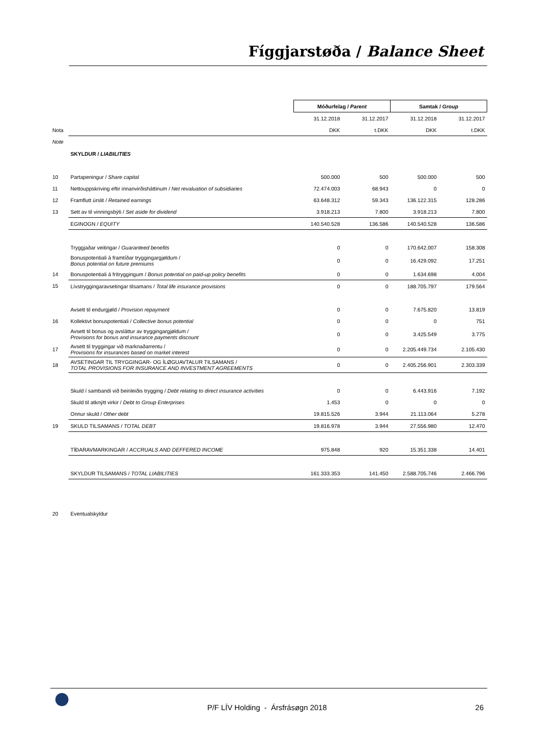Fíggjarstøða / Balance Sheet
| | | Móðurfelag / Parent | | Samtak / Group | |
| | | 31.12.2018 | 31.12.2017 | 31.12.2018 | 31.12.2017 |
| Nota | | DKK | t.DKK | DKK | t.DKK |
| Note | | | | | |
| | SKYLDUR / LIABILITIES | | | | |
| 10 | Partapeningur / Share capital | 500.000 | 500 | 500.000 | 500 |
| 11 | Nettouppskriving eftir innanvirðisháttinum / Net revaluation of subsidiaries | 72.474.003 | 68.943 | 0 | 0 |
| 12 | Framflutt úrslit / Retained earnings | 63.648.312 | 59.343 | 136.122.315 | 128.286 |
| 13 | Sett av til vinningsbýti / Set aside for dividend | 3.918.213 | 7.800 | 3.918.213 | 7.800 |
| | EGINOGN / EQUITY | 140.540.528 | 136.586 | 140.540.528 | 136.586 |
| | Tryggjaðar veitingar / Guaranteed benefits | 0 | 0 | 170.642.007 | 158.308 |
| | Bonuspotentiali á framtíðar tryggingargjøldum / Bonus potential on future premiums | 0 | 0 | 16.429.092 | 17.251 |
| 14 | Bonuspotentiali á frítryggingum / Bonus potential on paid-up policy benefits | 0 | 0 | 1.634.698 | 4.004 |
| 15 | Lívstryggingaravsetingar tilsamans / Total life insurance provisions | 0 | 0 | 188.705.797 | 179.564 |
| | Avsett til endurgjøld / Provision repayment | 0 | 0 | 7.675.820 | 13.819 |
| 16 | Kollektivt bonuspotentiali / Collective bonus potential | 0 | 0 | 0 | 751 |
| | Avsett til bonus og avsláttur av tryggingargjøldum / Provisions for bonus and insurance payments discount | 0 | 0 | 3.425.549 | 3.775 |
| 17 | Avsett til tryggingar við marknaðarrentu / Provisions for insurances based on market interest | 0 | 0 | 2.205.449.734 | 2.105.430 |
| 18 | AVSETINGAR TIL TRYGGINGAR- OG ÍLØGUAVTALUR TILSAMANS / TOTAL PROVISIONS FOR INSURANCE AND INVESTMENT AGREEMENTS | 0 | 0 | 2.405.256.901 | 2.303.339 |
| | Skuld í sambandi við beinleiðis trygging / Debt relating to direct insurance activities | 0 | 0 | 6.443.916 | 7.192 |
| | Skuld til atknýtt virkir / Debt to Group Enterprises | 1.453 | 0 | 0 | 0 |
| | Onnur skuld / Other debt | 19.815.526 | 3.944 | 21.113.064 | 5.278 |
| 19 | SKULD TILSAMANS / TOTAL DEBT | 19.816.978 | 3.944 | 27.556.980 | 12.470 |
| | TÍÐARAVMARKINGAR / ACCRUALS AND DEFFERED INCOME | 975.848 | 920 | 15.351.338 | 14.401 |
| | SKYLDUR TILSAMANS / TOTAL LIABILITIES | 161.333.353 | 141.450 | 2.588.705.746 | 2.466.796 |
| 20 | Eventualskyldur | | | | |
P/F LÍV Holding - Ársfrásøgn 2018 26